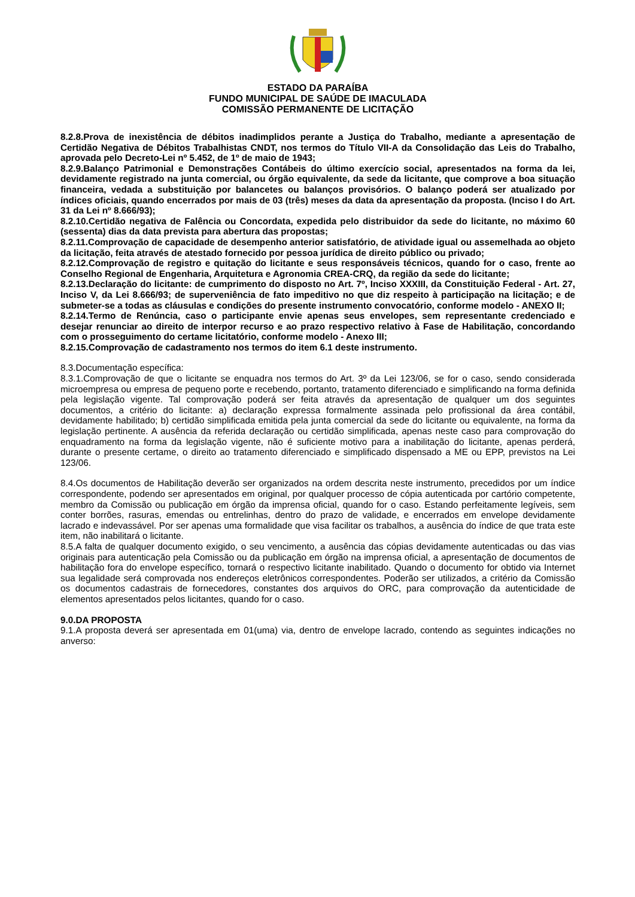ESTADO DA PARAÍBA
FUNDO MUNICIPAL DE SAÚDE DE IMACULADA
COMISSÃO PERMANENTE DE LICITAÇÃO
8.2.8.Prova de inexistência de débitos inadimplidos perante a Justiça do Trabalho, mediante a apresentação de Certidão Negativa de Débitos Trabalhistas CNDT, nos termos do Título VII-A da Consolidação das Leis do Trabalho, aprovada pelo Decreto-Lei nº 5.452, de 1º de maio de 1943;
8.2.9.Balanço Patrimonial e Demonstrações Contábeis do último exercício social, apresentados na forma da lei, devidamente registrado na junta comercial, ou órgão equivalente, da sede da licitante, que comprove a boa situação financeira, vedada a substituição por balancetes ou balanços provisórios. O balanço poderá ser atualizado por índices oficiais, quando encerrados por mais de 03 (três) meses da data da apresentação da proposta. (Inciso I do Art. 31 da Lei nº 8.666/93);
8.2.10.Certidão negativa de Falência ou Concordata, expedida pelo distribuidor da sede do licitante, no máximo 60 (sessenta) dias da data prevista para abertura das propostas;
8.2.11.Comprovação de capacidade de desempenho anterior satisfatório, de atividade igual ou assemelhada ao objeto da licitação, feita através de atestado fornecido por pessoa jurídica de direito público ou privado;
8.2.12.Comprovação de registro e quitação do licitante e seus responsáveis técnicos, quando for o caso, frente ao Conselho Regional de Engenharia, Arquitetura e Agronomia CREA-CRQ, da região da sede do licitante;
8.2.13.Declaração do licitante: de cumprimento do disposto no Art. 7º, Inciso XXXIII, da Constituição Federal - Art. 27, Inciso V, da Lei 8.666/93; de superveniência de fato impeditivo no que diz respeito à participação na licitação; e de submeter-se a todas as cláusulas e condições do presente instrumento convocatório, conforme modelo - ANEXO II;
8.2.14.Termo de Renúncia, caso o participante envie apenas seus envelopes, sem representante credenciado e desejar renunciar ao direito de interpor recurso e ao prazo respectivo relativo à Fase de Habilitação, concordando com o prosseguimento do certame licitatório, conforme modelo - Anexo III;
8.2.15.Comprovação de cadastramento nos termos do item 6.1 deste instrumento.
8.3.Documentação específica:
8.3.1.Comprovação de que o licitante se enquadra nos termos do Art. 3º da Lei 123/06, se for o caso, sendo considerada microempresa ou empresa de pequeno porte e recebendo, portanto, tratamento diferenciado e simplificando na forma definida pela legislação vigente. Tal comprovação poderá ser feita através da apresentação de qualquer um dos seguintes documentos, a critério do licitante: a) declaração expressa formalmente assinada pelo profissional da área contábil, devidamente habilitado; b) certidão simplificada emitida pela junta comercial da sede do licitante ou equivalente, na forma da legislação pertinente. A ausência da referida declaração ou certidão simplificada, apenas neste caso para comprovação do enquadramento na forma da legislação vigente, não é suficiente motivo para a inabilitação do licitante, apenas perderá, durante o presente certame, o direito ao tratamento diferenciado e simplificado dispensado a ME ou EPP, previstos na Lei 123/06.
8.4.Os documentos de Habilitação deverão ser organizados na ordem descrita neste instrumento, precedidos por um índice correspondente, podendo ser apresentados em original, por qualquer processo de cópia autenticada por cartório competente, membro da Comissão ou publicação em órgão da imprensa oficial, quando for o caso. Estando perfeitamente legíveis, sem conter borrões, rasuras, emendas ou entrelinhas, dentro do prazo de validade, e encerrados em envelope devidamente lacrado e indevassável. Por ser apenas uma formalidade que visa facilitar os trabalhos, a ausência do índice de que trata este item, não inabilitará o licitante.
8.5.A falta de qualquer documento exigido, o seu vencimento, a ausência das cópias devidamente autenticadas ou das vias originais para autenticação pela Comissão ou da publicação em órgão na imprensa oficial, a apresentação de documentos de habilitação fora do envelope específico, tornará o respectivo licitante inabilitado. Quando o documento for obtido via Internet sua legalidade será comprovada nos endereços eletrônicos correspondentes. Poderão ser utilizados, a critério da Comissão os documentos cadastrais de fornecedores, constantes dos arquivos do ORC, para comprovação da autenticidade de elementos apresentados pelos licitantes, quando for o caso.
9.0.DA PROPOSTA
9.1.A proposta deverá ser apresentada em 01(uma) via, dentro de envelope lacrado, contendo as seguintes indicações no anverso: